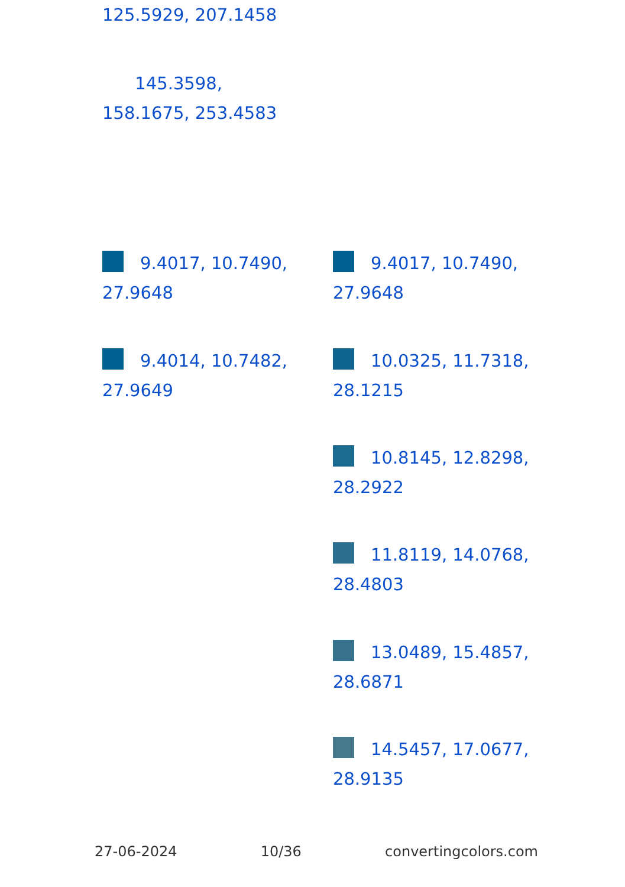125.5929, 207.1458
145.3598,
158.1675, 253.4583
9.4017, 10.7490,
27.9648
9.4017, 10.7490,
27.9648
9.4014, 10.7482,
27.9649
10.0325, 11.7318,
28.1215
10.8145, 12.8298,
28.2922
11.8119, 14.0768,
28.4803
13.0489, 15.4857,
28.6871
14.5457, 17.0677,
28.9135
27-06-2024 10/36 convertingcolors.com